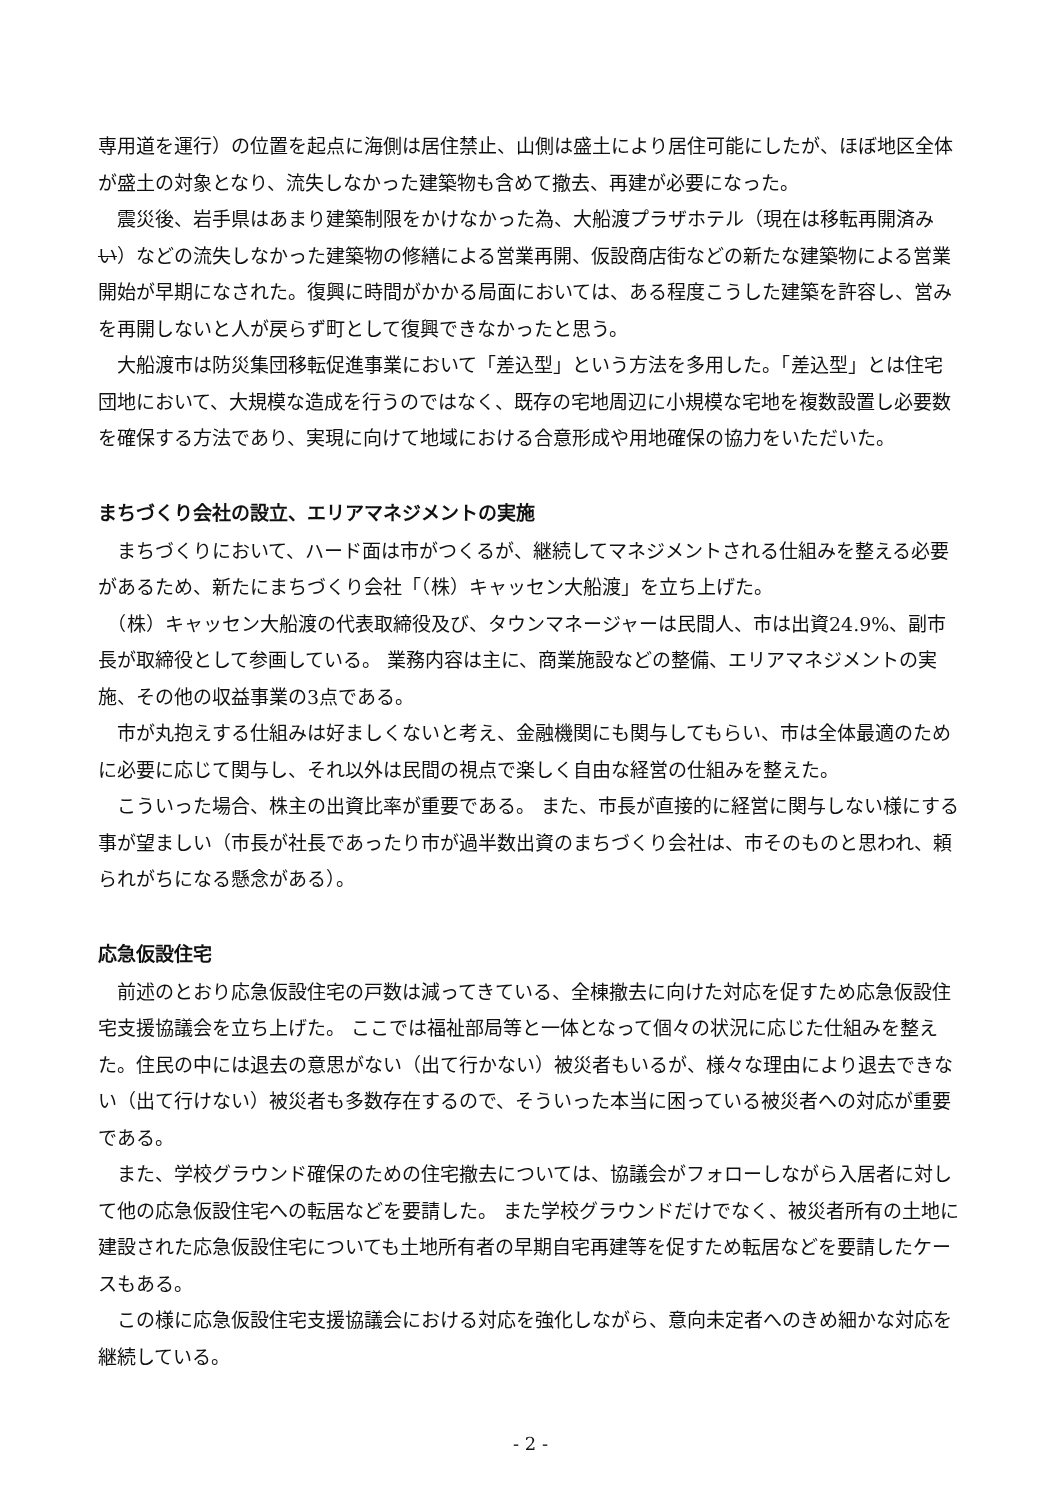専用道を運行）の位置を起点に海側は居住禁止、山側は盛土により居住可能にしたが、ほぼ地区全体が盛土の対象となり、流失しなかった建築物も含めて撤去、再建が必要になった。
　震災後、岩手県はあまり建築制限をかけなかった為、大船渡プラザホテル（現在は移転再開済みい）などの流失しなかった建築物の修繕による営業再開、仮設商店街などの新たな建築物による営業開始が早期になされた。復興に時間がかかる局面においては、ある程度こうした建築を許容し、営みを再開しないと人が戻らず町として復興できなかったと思う。
　大船渡市は防災集団移転促進事業において「差込型」という方法を多用した。「差込型」とは住宅団地において、大規模な造成を行うのではなく、既存の宅地周辺に小規模な宅地を複数設置し必要数を確保する方法であり、実現に向けて地域における合意形成や用地確保の協力をいただいた。
まちづくり会社の設立、エリアマネジメントの実施
　まちづくりにおいて、ハード面は市がつくるが、継続してマネジメントされる仕組みを整える必要があるため、新たにまちづくり会社「（株）キャッセン大船渡」を立ち上げた。
　（株）キャッセン大船渡の代表取締役及び、タウンマネージャーは民間人、市は出資24.9%、副市長が取締役として参画している。 業務内容は主に、商業施設などの整備、エリアマネジメントの実施、その他の収益事業の3点である。
　市が丸抱えする仕組みは好ましくないと考え、金融機関にも関与してもらい、市は全体最適のために必要に応じて関与し、それ以外は民間の視点で楽しく自由な経営の仕組みを整えた。
　こういった場合、株主の出資比率が重要である。 また、市長が直接的に経営に関与しない様にする事が望ましい（市長が社長であったり市が過半数出資のまちづくり会社は、市そのものと思われ、頼られがちになる懸念がある）。
応急仮設住宅
　前述のとおり応急仮設住宅の戸数は減ってきている、全棟撤去に向けた対応を促すため応急仮設住宅支援協議会を立ち上げた。 ここでは福祉部局等と一体となって個々の状況に応じた仕組みを整えた。住民の中には退去の意思がない（出て行かない）被災者もいるが、様々な理由により退去できない（出て行けない）被災者も多数存在するので、そういった本当に困っている被災者への対応が重要である。
　また、学校グラウンド確保のための住宅撤去については、協議会がフォローしながら入居者に対して他の応急仮設住宅への転居などを要請した。 また学校グラウンドだけでなく、被災者所有の土地に建設された応急仮設住宅についても土地所有者の早期自宅再建等を促すため転居などを要請したケースもある。
　この様に応急仮設住宅支援協議会における対応を強化しながら、意向未定者へのきめ細かな対応を継続している。
- 2 -